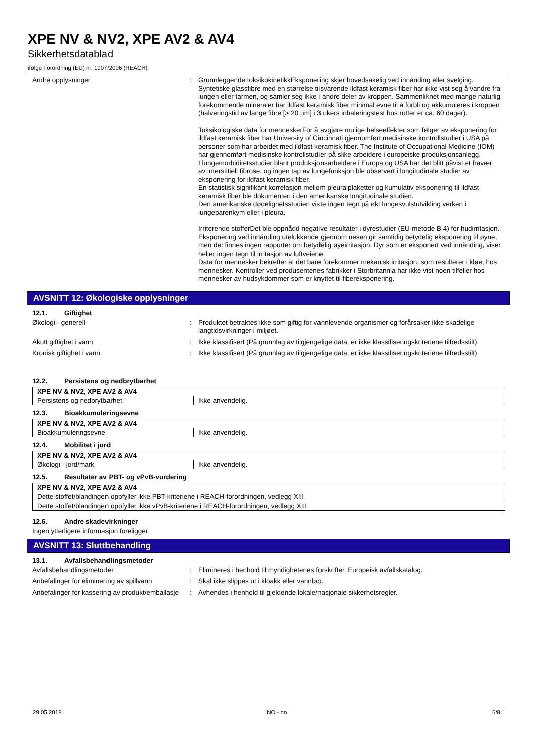XPE NV & NV2, XPE AV2 & AV4
Sikkerhetsdatablad
ifølge Forordning (EU) nr. 1907/2006 (REACH)
Andre opplysninger : Grunnleggende toksikokinetikkEksponering skjer hovedsakelig ved innånding eller svelging. Syntetiske glassfibre med en størrelse tilsvarende ildfast keramisk fiber har ikke vist seg å vandre fra lungen eller tarmen, og samler seg ikke i andre deler av kroppen. Sammenliknet med mange naturlig forekommende mineraler har ildfast keramisk fiber minimal evne til å forbli og akkumuleres i kroppen (halveringstid av lange fibre [> 20 µm] i 3 ukers inhaleringstest hos rotter er ca. 60 dager).
Toksikologiske data for menneskerFor å avgjøre mulige helseeffekter som følger av eksponering for ildfast keramisk fiber har University of Cincinnati gjennomført medisinske kontrollstudier i USA på personer som har arbeidet med ildfast keramisk fiber. The Institute of Occupational Medicine (IOM) har gjennomført medisinske kontrollstudier på slike arbeidere i europeiske produksjonsanlegg.
I lungemorbiditetsstudier blant produksjonsarbeidere i Europa og USA har det blitt påvist et fravær av interstitiell fibrose, og ingen tap av lungefunksjon ble observert i longitudinale studier av eksponering for ildfast keramisk fiber.
En statistisk signifikant korrelasjon mellom pleuralplaketter og kumulativ eksponering til ildfast keramisk fiber ble dokumentert i den amerikanske longitudinale studien.
Den amerikanske dødelighetsstudien viste ingen tegn på økt lungesvulstutvikling verken i lungeparenkym eller i pleura.
Irriterende stofferDet ble oppnådd negative resultater i dyrestudier (EU-metode B 4) for hudirritasjon.
Eksponering ved innånding utelukkende gjennom nesen gir samtidig betydelig eksponering til øyne, men det finnes ingen rapporter om betydelig øyeirritasjon. Dyr som er eksponert ved innånding, viser heller ingen tegn til irritasjon av luftveiene.
Data for mennesker bekrefter at det bare forekommer mekanisk irritasjon, som resulterer i kløe, hos mennesker. Kontroller ved produsentenes fabrikker i Storbritannia har ikke vist noen tilfeller hos mennesker av hudsykdommer som er knyttet til fibereksponering.
AVSNITT 12: Økologiske opplysninger
12.1. Giftighet
Økologi - generell : Produktet betraktes ikke som giftig for vannlevende organismer og forårsaker ikke skadelige langtidsvirkninger i miljøet.
Akutt giftighet i vann : Ikke klassifisert (På grunnlag av tilgjengelige data, er ikke klassifiseringskriteriene tilfredsstilt)
Kronisk giftighet i vann : Ikke klassifisert (På grunnlag av tilgjengelige data, er ikke klassifiseringskriteriene tilfredsstilt)
12.2. Persistens og nedbrytbarhet
| XPE NV & NV2, XPE AV2 & AV4 | |
| --- | --- |
| Persistens og nedbrytbarhet | Ikke anvendelig. |
12.3. Bioakkumuleringsevne
| XPE NV & NV2, XPE AV2 & AV4 | |
| --- | --- |
| Bioakkumuleringsevne | Ikke anvendelig. |
12.4. Mobilitet i jord
| XPE NV & NV2, XPE AV2 & AV4 | |
| --- | --- |
| Økologi - jord/mark | Ikke anvendelig. |
12.5. Resultater av PBT- og vPvB-vurdering
| XPE NV & NV2, XPE AV2 & AV4 |
| --- |
| Dette stoffet/blandingen oppfyller ikke PBT-kriteriene i REACH-forordningen, vedlegg XIII |
| Dette stoffet/blandingen oppfyller ikke vPvB-kriteriene i REACH-forordningen, vedlegg XIII |
12.6. Andre skadevirkninger
Ingen ytterligere informasjon foreligger
AVSNITT 13: Sluttbehandling
13.1. Avfallsbehandlingsmetoder
Avfallsbehandlingsmetoder : Elimineres i henhold til myndighetenes forskrifter. Europeisk avfallskatalog.
Anbefalinger for eliminering av spillvann
: Skal ikke slippes ut i kloakk eller vannløp.
Anbefalinger for kassering av produkt/emballasje
: Avhendes i henhold til gjeldende lokale/nasjonale sikkerhetsregler.
29.05.2018 NO - no 6/8